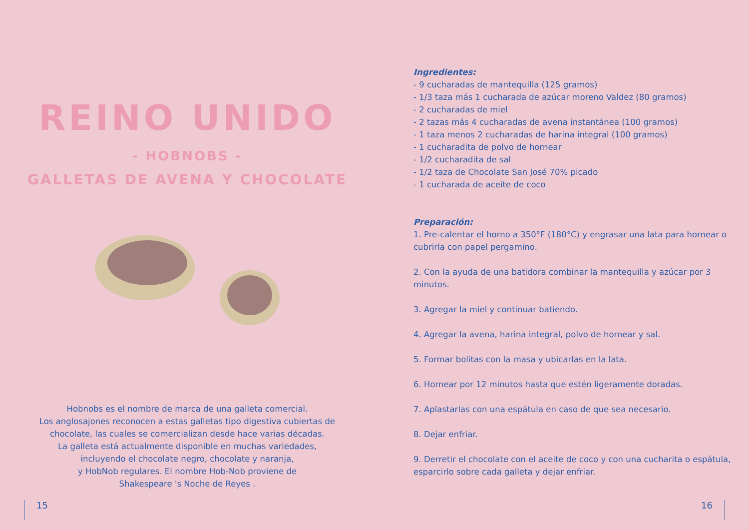REINO UNIDO
- HOBNOBS -
GALLETAS DE AVENA Y CHOCOLATE
Hobnobs es el nombre de marca de una galleta comercial.
Los anglosajones reconocen a estas galletas tipo digestiva cubiertas de
chocolate, las cuales se comercializan desde hace varias décadas.
La galleta está actualmente disponible en muchas variedades,
incluyendo el chocolate negro, chocolate y naranja,
y HobNob regulares. El nombre Hob-Nob proviene de
Shakespeare 's Noche de Reyes .
Ingredientes:
- 9 cucharadas de mantequilla (125 gramos)
- 1/3 taza más 1 cucharada de azúcar moreno Valdez (80 gramos)
- 2 cucharadas de miel
- 2 tazas más 4 cucharadas de avena instantánea (100 gramos)
- 1 taza menos 2 cucharadas de harina integral (100 gramos)
- 1 cucharadita de polvo de hornear
- 1/2 cucharadita de sal
- 1/2 taza de Chocolate San José 70% picado
- 1 cucharada de aceite de coco
Preparación:
1. Pre-calentar el horno a 350°F (180°C) y engrasar una lata para hornear o cubrirla con papel pergamino.
2. Con la ayuda de una batidora combinar la mantequilla y azúcar por 3 minutos.
3. Agregar la miel y continuar batiendo.
4. Agregar la avena, harina integral, polvo de hornear y sal.
5. Formar bolitas con la masa y ubicarlas en la lata.
6. Hornear por 12 minutos hasta que estén ligeramente doradas.
7. Aplastarlas con una espátula en caso de que sea necesario.
8. Dejar enfriar.
9. Derretir el chocolate con el aceite de coco y con una cucharita o espátula, esparcirlo sobre cada galleta y dejar enfriar.
15 16